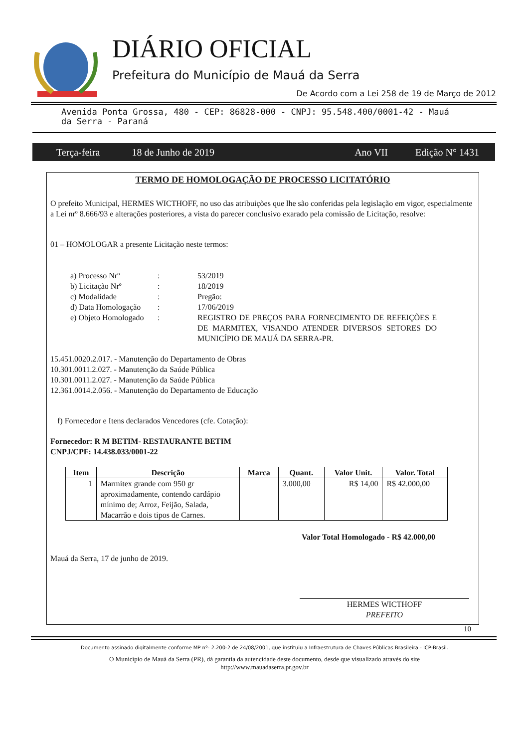DIÁRIO OFICIAL
Prefeitura do Município de Mauá da Serra
De Acordo com a Lei 258 de 19 de Março de 2012
Avenida Ponta Grossa, 480 - CEP: 86828-000 - CNPJ: 95.548.400/0001-42 - Mauá da Serra - Paraná
Terça-feira 18 de Junho de 2019 Ano VII Edição N° 1431
TERMO DE HOMOLOGAÇÃO DE PROCESSO LICITATÓRIO
O prefeito Municipal, HERMES WICTHOFF, no uso das atribuições que lhe são conferidas pela legislação em vigor, especialmente a Lei nrº 8.666/93 e alterações posteriores, a vista do parecer conclusivo exarado pela comissão de Licitação, resolve:
01 – HOMOLOGAR a presente Licitação neste termos:
| a) Processo Nrº | : | 53/2019 |
| b) Licitação Nrº | : | 18/2019 |
| c) Modalidade | : | Pregão: |
| d) Data Homologação | : | 17/06/2019 |
| e) Objeto Homologado | : | REGISTRO DE PREÇOS PARA FORNECIMENTO DE REFEIÇÕES E DE MARMITEX, VISANDO ATENDER DIVERSOS SETORES DO MUNICÍPIO DE MAUÁ DA SERRA-PR. |
15.451.0020.2.017. - Manutenção do Departamento de Obras
10.301.0011.2.027. - Manutenção da Saúde Pública
10.301.0011.2.027. - Manutenção da Saúde Pública
12.361.0014.2.056. - Manutenção do Departamento de Educação
f) Fornecedor e Itens declarados Vencedores (cfe. Cotação):
Fornecedor: R M BETIM- RESTAURANTE BETIM
CNPJ/CPF: 14.438.033/0001-22
| Item | Descrição | Marca | Quant. | Valor Unit. | Valor. Total |
| --- | --- | --- | --- | --- | --- |
| 1 | Marmitex grande com 950 gr aproximadamente, contendo cardápio mínimo de; Arroz, Feijão, Salada, Macarrão e dois tipos de Carnes. | | 3.000,00 | R$ 14,00 | R$ 42.000,00 |
Valor Total Homologado - R$ 42.000,00
Mauá da Serra, 17 de junho de 2019.
HERMES WICTHOFF
PREFEITO
10
Documento assinado digitalmente conforme MP nº- 2.200-2 de 24/08/2001, que instituiu a Infraestrutura de Chaves Públicas Brasileira - ICP-Brasil.
O Município de Mauá da Serra (PR), dá garantia da autencidade deste documento, desde que visualizado através do site
http://www.mauadaserra.pr.gov.br